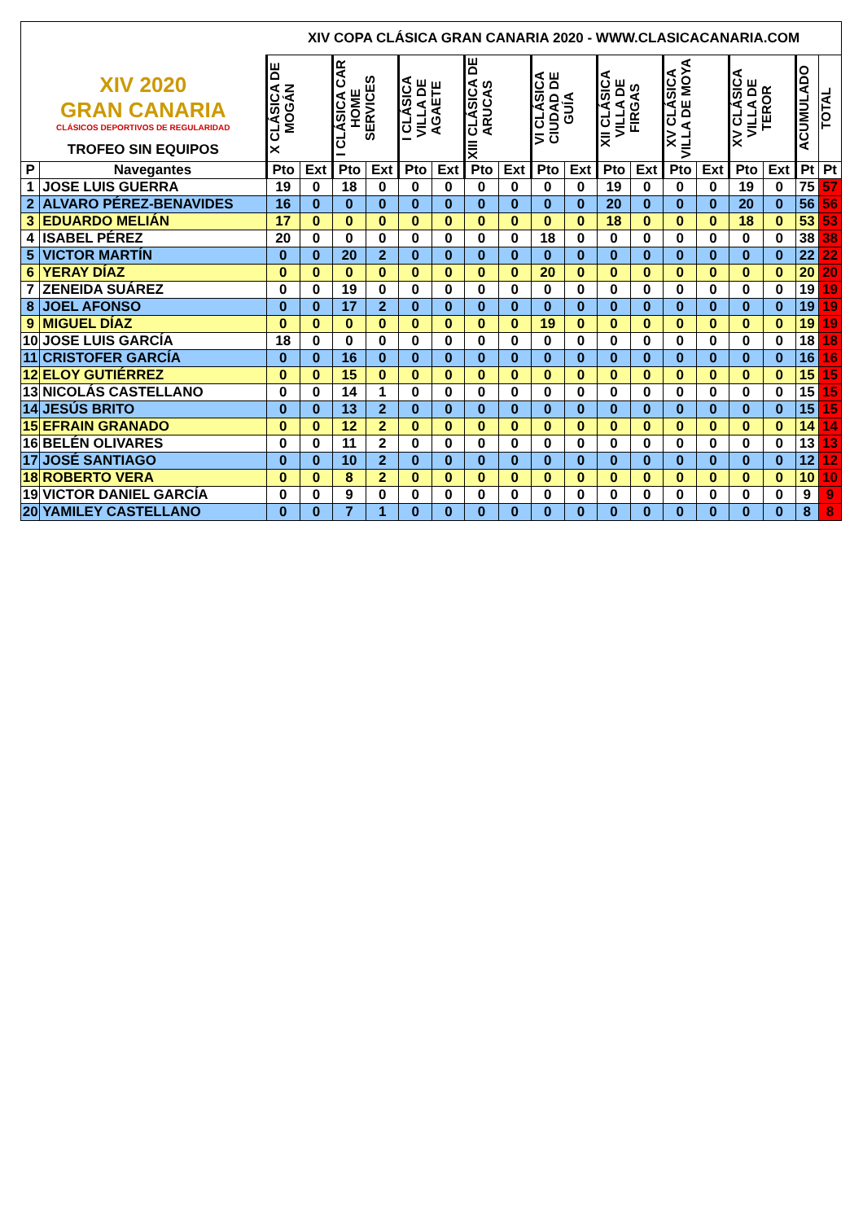| XIV 2020 GRAN CANARIA CLÁSICOS DEPORTIVOS DE REGULARIDAD TROFEO SIN EQUIPOS | | XIV COPA CLÁSICA GRAN CANARIA 2020 - WWW.CLASICACANARIA.COM | | | | | | | | | | | | | | | | | |
| | | X CLÁSICA DE MOGÁN | | I CLÁSICA CAR HOME SERVICES | | I CLÁSICA VILLA DE AGAETE | | XIII CLÁSICA DE ARUCAS | | VI CLÁSICA CIUDAD DE GUÍA | | XII CLÁSICA VILLA DE FIRGAS | | XV CLÁSICA VILLA DE MOYA | | XV CLÁSICA VILLA DE TEROR | | ACUMULADO | TOTAL |
| P | Navegantes | Pto | Ext | Pto | Ext | Pto | Ext | Pto | Ext | Pto | Ext | Pto | Ext | Pto | Ext | Pto | Ext | Pt | Pt |
| 1 | JOSE LUIS GUERRA | 19 | 0 | 18 | 0 | 0 | 0 | 0 | 0 | 0 | 0 | 19 | 0 | 0 | 0 | 19 | 0 | 75 | 57 |
| 2 | ALVARO PÉREZ-BENAVIDES | 16 | 0 | 0 | 0 | 0 | 0 | 0 | 0 | 0 | 0 | 20 | 0 | 0 | 0 | 20 | 0 | 56 | 56 |
| 3 | EDUARDO MELIÁN | 17 | 0 | 0 | 0 | 0 | 0 | 0 | 0 | 0 | 0 | 18 | 0 | 0 | 0 | 18 | 0 | 53 | 53 |
| 4 | ISABEL PÉREZ | 20 | 0 | 0 | 0 | 0 | 0 | 0 | 0 | 18 | 0 | 0 | 0 | 0 | 0 | 0 | 0 | 38 | 38 |
| 5 | VICTOR MARTÍN | 0 | 0 | 20 | 2 | 0 | 0 | 0 | 0 | 0 | 0 | 0 | 0 | 0 | 0 | 0 | 0 | 22 | 22 |
| 6 | YERAY DÍAZ | 0 | 0 | 0 | 0 | 0 | 0 | 0 | 0 | 20 | 0 | 0 | 0 | 0 | 0 | 0 | 0 | 20 | 20 |
| 7 | ZENEIDA SUÁREZ | 0 | 0 | 19 | 0 | 0 | 0 | 0 | 0 | 0 | 0 | 0 | 0 | 0 | 0 | 0 | 0 | 19 | 19 |
| 8 | JOEL AFONSO | 0 | 0 | 17 | 2 | 0 | 0 | 0 | 0 | 0 | 0 | 0 | 0 | 0 | 0 | 0 | 0 | 19 | 19 |
| 9 | MIGUEL DÍAZ | 0 | 0 | 0 | 0 | 0 | 0 | 0 | 0 | 19 | 0 | 0 | 0 | 0 | 0 | 0 | 0 | 19 | 19 |
| 10 | JOSE LUIS GARCÍA | 18 | 0 | 0 | 0 | 0 | 0 | 0 | 0 | 0 | 0 | 0 | 0 | 0 | 0 | 0 | 0 | 18 | 18 |
| 11 | CRISTOFER GARCÍA | 0 | 0 | 16 | 0 | 0 | 0 | 0 | 0 | 0 | 0 | 0 | 0 | 0 | 0 | 0 | 0 | 16 | 16 |
| 12 | ELOY GUTIÉRREZ | 0 | 0 | 15 | 0 | 0 | 0 | 0 | 0 | 0 | 0 | 0 | 0 | 0 | 0 | 0 | 0 | 15 | 15 |
| 13 | NICOLÁS CASTELLANO | 0 | 0 | 14 | 1 | 0 | 0 | 0 | 0 | 0 | 0 | 0 | 0 | 0 | 0 | 0 | 0 | 15 | 15 |
| 14 | JESÚS BRITO | 0 | 0 | 13 | 2 | 0 | 0 | 0 | 0 | 0 | 0 | 0 | 0 | 0 | 0 | 0 | 0 | 15 | 15 |
| 15 | EFRAIN GRANADO | 0 | 0 | 12 | 2 | 0 | 0 | 0 | 0 | 0 | 0 | 0 | 0 | 0 | 0 | 0 | 0 | 14 | 14 |
| 16 | BELÉN OLIVARES | 0 | 0 | 11 | 2 | 0 | 0 | 0 | 0 | 0 | 0 | 0 | 0 | 0 | 0 | 0 | 0 | 13 | 13 |
| 17 | JOSÉ SANTIAGO | 0 | 0 | 10 | 2 | 0 | 0 | 0 | 0 | 0 | 0 | 0 | 0 | 0 | 0 | 0 | 0 | 12 | 12 |
| 18 | ROBERTO VERA | 0 | 0 | 8 | 2 | 0 | 0 | 0 | 0 | 0 | 0 | 0 | 0 | 0 | 0 | 0 | 0 | 10 | 10 |
| 19 | VICTOR DANIEL GARCÍA | 0 | 0 | 9 | 0 | 0 | 0 | 0 | 0 | 0 | 0 | 0 | 0 | 0 | 0 | 0 | 0 | 9 | 9 |
| 20 | YAMILEY CASTELLANO | 0 | 0 | 7 | 1 | 0 | 0 | 0 | 0 | 0 | 0 | 0 | 0 | 0 | 0 | 0 | 0 | 8 | 8 |